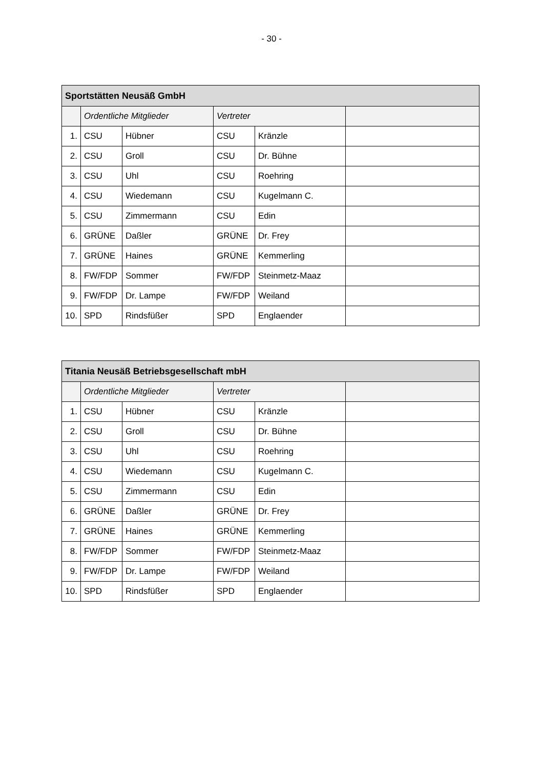- 30 -
| Sportstätten Neusäß GmbH | | | | | |
| --- | --- | --- | --- | --- | --- |
| | Ordentliche Mitglieder | | Vertreter | | |
| 1. | CSU | Hübner | CSU | Kränzle | |
| 2. | CSU | Groll | CSU | Dr. Bühne | |
| 3. | CSU | Uhl | CSU | Roehring | |
| 4. | CSU | Wiedemann | CSU | Kugelmann C. | |
| 5. | CSU | Zimmermann | CSU | Edin | |
| 6. | GRÜNE | Daßler | GRÜNE | Dr. Frey | |
| 7. | GRÜNE | Haines | GRÜNE | Kemmerling | |
| 8. | FW/FDP | Sommer | FW/FDP | Steinmetz-Maaz | |
| 9. | FW/FDP | Dr. Lampe | FW/FDP | Weiland | |
| 10. | SPD | Rindsfüßer | SPD | Englaender | |
| Titania Neusäß Betriebsgesellschaft mbH | | | | | |
| --- | --- | --- | --- | --- | --- |
| | Ordentliche Mitglieder | | Vertreter | | |
| 1. | CSU | Hübner | CSU | Kränzle | |
| 2. | CSU | Groll | CSU | Dr. Bühne | |
| 3. | CSU | Uhl | CSU | Roehring | |
| 4. | CSU | Wiedemann | CSU | Kugelmann C. | |
| 5. | CSU | Zimmermann | CSU | Edin | |
| 6. | GRÜNE | Daßler | GRÜNE | Dr. Frey | |
| 7. | GRÜNE | Haines | GRÜNE | Kemmerling | |
| 8. | FW/FDP | Sommer | FW/FDP | Steinmetz-Maaz | |
| 9. | FW/FDP | Dr. Lampe | FW/FDP | Weiland | |
| 10. | SPD | Rindsfüßer | SPD | Englaender | |